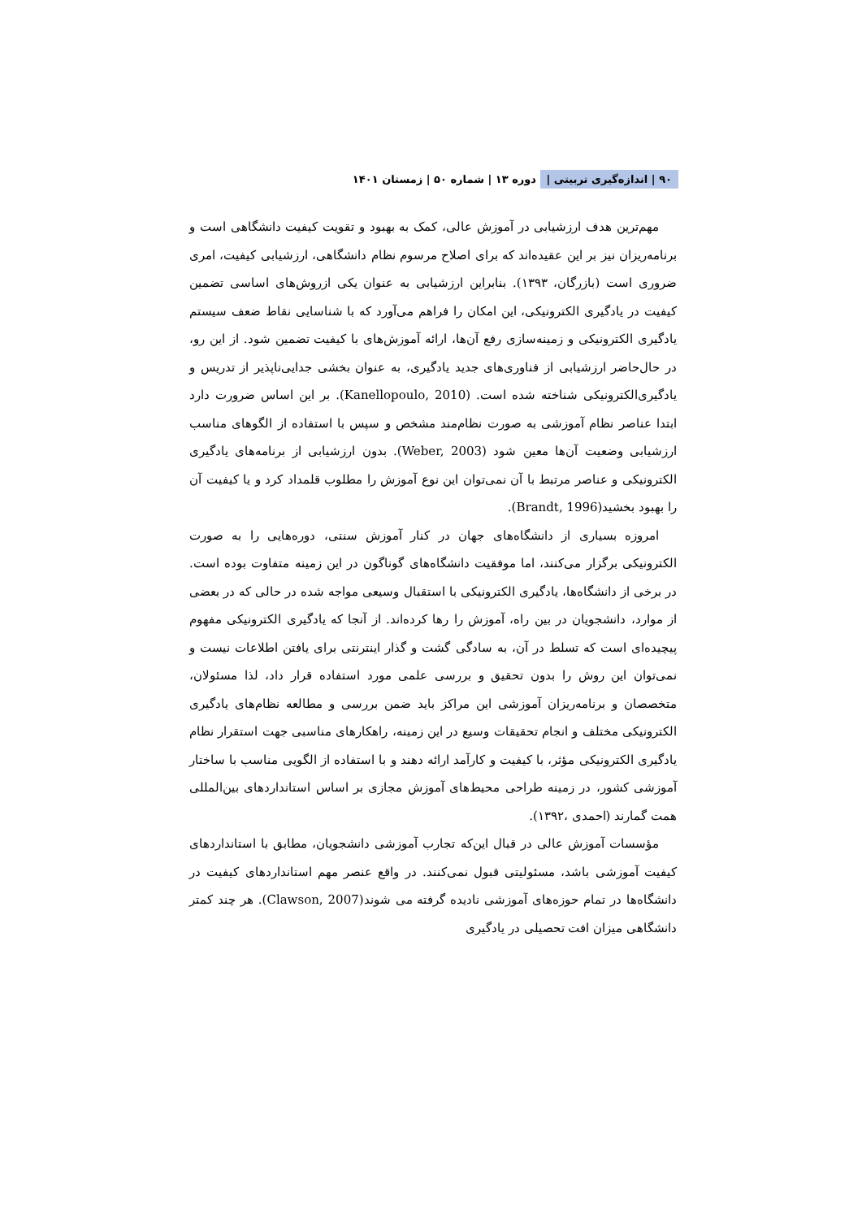۹۰ | اندازه‌گیری تربیتی | دوره ۱۳ | شماره ۵۰ | زمستان ۱۴۰۱
مهم‌ترین هدف ارزشیابی در آموزش عالی، کمک به بهبود و تقویت کیفیت دانشگاهی است و برنامه‌ریزان نیز بر این عقیده‌اند که برای اصلاح مرسوم نظام دانشگاهی، ارزشیابی کیفیت، امری ضروری است (بازرگان، ۱۳۹۳). بنابراین ارزشیابی به عنوان یکی ازروش‌های اساسی تضمین کیفیت در یادگیری الکترونیکی، این امکان را فراهم می‌آورد که با شناسایی نقاط ضعف سیستم یادگیری الکترونیکی و زمینه‌سازی رفع آن‌ها، ارائه آموزش‌های با کیفیت تضمین شود. از این رو، در حال‌حاضر ارزشیابی از فناوری‌های جدید یادگیری، به عنوان بخشی جدایی‌ناپذیر از تدریس و یادگیری‌الکترونیکی شناخته شده است. (Kanellopoulo, 2010). بر این اساس ضرورت دارد ابتدا عناصر نظام آموزشی به صورت نظام‌مند مشخص و سپس با استفاده از الگوهای مناسب ارزشیابی وضعیت آن‌ها معین شود (Weber, 2003). بدون ارزشیابی از برنامه‌های یادگیری الکترونیکی و عناصر مرتبط با آن نمی‌توان این نوع آموزش را مطلوب قلمداد کرد و یا کیفیت آن را بهبود بخشید(Brandt, 1996).
امروزه بسیاری از دانشگاه‌های جهان در کنار آموزش سنتی، دوره‌هایی را به صورت الکترونیکی برگزار می‌کنند، اما موفقیت دانشگاه‌های گوناگون در این زمینه متفاوت بوده است. در برخی از دانشگاه‌ها، یادگیری الکترونیکی با استقبال وسیعی مواجه شده در حالی که در بعضی از موارد، دانشجویان در بین راه، آموزش را رها کرده‌اند. از آنجا که یادگیری الکترونیکی مفهوم پیچیده‌ای است که تسلط در آن، به سادگی گشت و گذار اینترنتی برای یافتن اطلاعات نیست و نمی‌توان این روش را بدون تحقیق و بررسی علمی مورد استفاده قرار داد، لذا مسئولان، متخصصان و برنامه‌ریزان آموزشی این مراکز باید ضمن بررسی و مطالعه نظام‌های یادگیری الکترونیکی مختلف و انجام تحقیقات وسیع در این زمینه، راهکارهای مناسبی جهت استقرار نظام یادگیری الکترونیکی مؤثر، با کیفیت و کارآمد ارائه دهند و با استفاده از الگویی مناسب با ساختار آموزشی کشور، در زمینه طراحی محیط‌های آموزش مجازی بر اساس استانداردهای بین‌المللی همت گمارند (احمدی ،۱۳۹۲).
مؤسسات آموزش عالی در قبال این‌که تجارب آموزشی دانشجویان، مطابق با استانداردهای کیفیت آموزشی باشد، مسئولیتی قبول نمی‌کنند. در واقع عنصر مهم استانداردهای کیفیت در دانشگاه‌ها در تمام حوزه‌های آموزشی نادیده گرفته می شوند(Clawson, 2007). هر چند کمتر دانشگاهی میزان افت تحصیلی در یادگیری